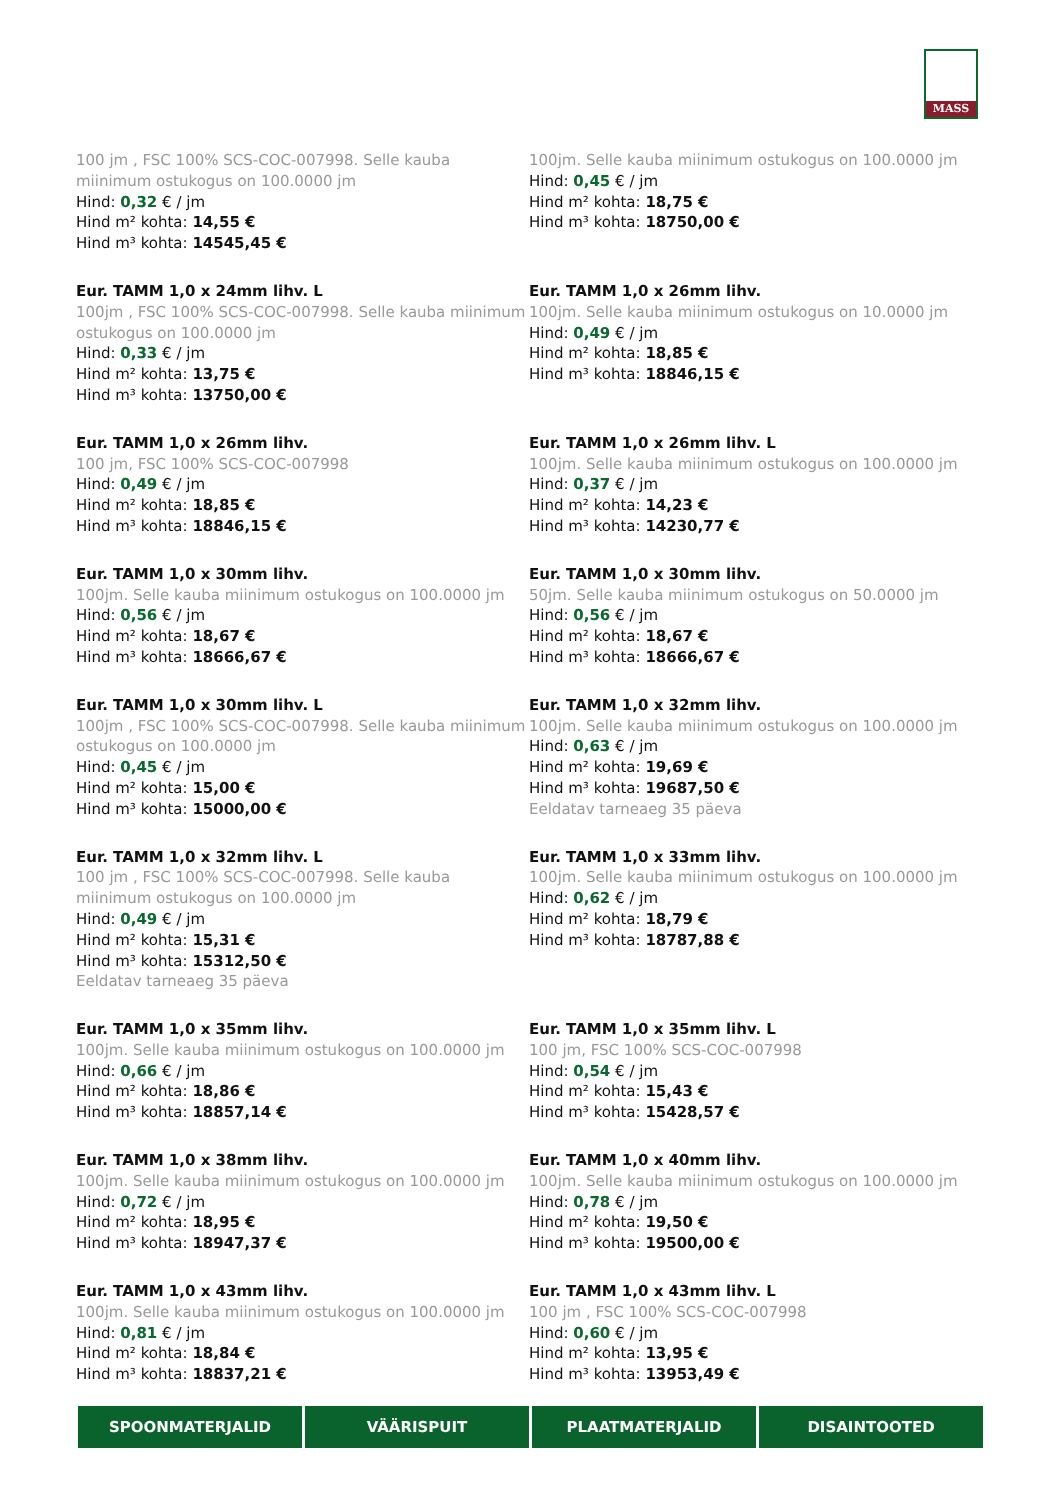MASS
100 jm , FSC 100% SCS-COC-007998. Selle kauba miinimum ostukogus on 100.0000 jm
Hind: 0,32 € / jm
Hind m² kohta: 14,55 €
Hind m³ kohta: 14545,45 €
100jm. Selle kauba miinimum ostukogus on 100.0000 jm
Hind: 0,45 € / jm
Hind m² kohta: 18,75 €
Hind m³ kohta: 18750,00 €
Eur. TAMM 1,0 x 24mm lihv. L
100jm , FSC 100% SCS-COC-007998. Selle kauba miinimum ostukogus on 100.0000 jm
Hind: 0,33 € / jm
Hind m² kohta: 13,75 €
Hind m³ kohta: 13750,00 €
Eur. TAMM 1,0 x 26mm lihv.
100jm. Selle kauba miinimum ostukogus on 10.0000 jm
Hind: 0,49 € / jm
Hind m² kohta: 18,85 €
Hind m³ kohta: 18846,15 €
Eur. TAMM 1,0 x 26mm lihv.
100 jm, FSC 100% SCS-COC-007998
Hind: 0,49 € / jm
Hind m² kohta: 18,85 €
Hind m³ kohta: 18846,15 €
Eur. TAMM 1,0 x 26mm lihv. L
100jm. Selle kauba miinimum ostukogus on 100.0000 jm
Hind: 0,37 € / jm
Hind m² kohta: 14,23 €
Hind m³ kohta: 14230,77 €
Eur. TAMM 1,0 x 30mm lihv.
100jm. Selle kauba miinimum ostukogus on 100.0000 jm
Hind: 0,56 € / jm
Hind m² kohta: 18,67 €
Hind m³ kohta: 18666,67 €
Eur. TAMM 1,0 x 30mm lihv.
50jm. Selle kauba miinimum ostukogus on 50.0000 jm
Hind: 0,56 € / jm
Hind m² kohta: 18,67 €
Hind m³ kohta: 18666,67 €
Eur. TAMM 1,0 x 30mm lihv. L
100jm , FSC 100% SCS-COC-007998. Selle kauba miinimum ostukogus on 100.0000 jm
Hind: 0,45 € / jm
Hind m² kohta: 15,00 €
Hind m³ kohta: 15000,00 €
Eur. TAMM 1,0 x 32mm lihv.
100jm. Selle kauba miinimum ostukogus on 100.0000 jm
Hind: 0,63 € / jm
Hind m² kohta: 19,69 €
Hind m³ kohta: 19687,50 €
Eeldatav tarneaeg 35 päeva
Eur. TAMM 1,0 x 32mm lihv. L
100 jm , FSC 100% SCS-COC-007998. Selle kauba miinimum ostukogus on 100.0000 jm
Hind: 0,49 € / jm
Hind m² kohta: 15,31 €
Hind m³ kohta: 15312,50 €
Eeldatav tarneaeg 35 päeva
Eur. TAMM 1,0 x 33mm lihv.
100jm. Selle kauba miinimum ostukogus on 100.0000 jm
Hind: 0,62 € / jm
Hind m² kohta: 18,79 €
Hind m³ kohta: 18787,88 €
Eur. TAMM 1,0 x 35mm lihv.
100jm. Selle kauba miinimum ostukogus on 100.0000 jm
Hind: 0,66 € / jm
Hind m² kohta: 18,86 €
Hind m³ kohta: 18857,14 €
Eur. TAMM 1,0 x 35mm lihv. L
100 jm, FSC 100% SCS-COC-007998
Hind: 0,54 € / jm
Hind m² kohta: 15,43 €
Hind m³ kohta: 15428,57 €
Eur. TAMM 1,0 x 38mm lihv.
100jm. Selle kauba miinimum ostukogus on 100.0000 jm
Hind: 0,72 € / jm
Hind m² kohta: 18,95 €
Hind m³ kohta: 18947,37 €
Eur. TAMM 1,0 x 40mm lihv.
100jm. Selle kauba miinimum ostukogus on 100.0000 jm
Hind: 0,78 € / jm
Hind m² kohta: 19,50 €
Hind m³ kohta: 19500,00 €
Eur. TAMM 1,0 x 43mm lihv.
100jm. Selle kauba miinimum ostukogus on 100.0000 jm
Hind: 0,81 € / jm
Hind m² kohta: 18,84 €
Hind m³ kohta: 18837,21 €
Eur. TAMM 1,0 x 43mm lihv. L
100 jm , FSC 100% SCS-COC-007998
Hind: 0,60 € / jm
Hind m² kohta: 13,95 €
Hind m³ kohta: 13953,49 €
SPOONMATERJALID VÄÄRISPUIT PLAATMATERJALID DISAINTOOTED